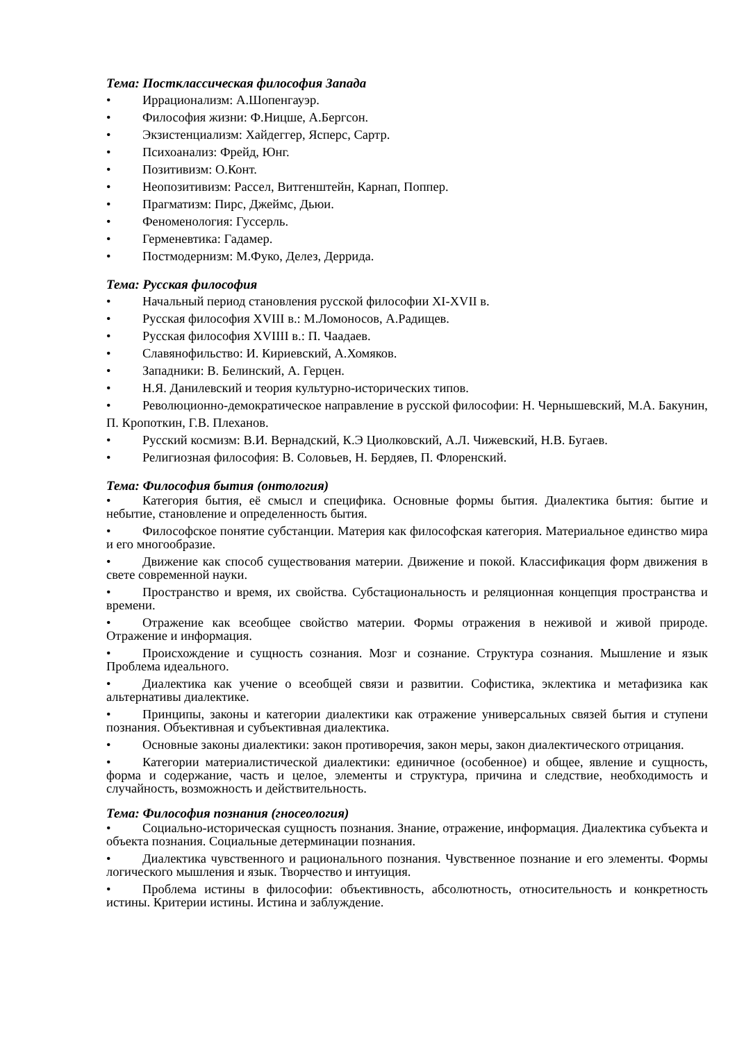Тема: Постклассическая философия Запада
• Иррационализм: А.Шопенгауэр.
• Философия жизни: Ф.Ницше, А.Бергсон.
• Экзистенциализм: Хайдеггер, Ясперс, Сартр.
• Психоанализ: Фрейд, Юнг.
• Позитивизм: О.Конт.
• Неопозитивизм: Рассел, Витгенштейн, Карнап, Поппер.
• Прагматизм: Пирс, Джеймс, Дьюи.
• Феноменология: Гуссерль.
• Герменевтика: Гадамер.
• Постмодернизм: М.Фуко, Делез, Деррида.
Тема: Русская философия
• Начальный период становления русской философии XI-XVII в.
• Русская философия XVIII в.: М.Ломоносов, А.Радищев.
• Русская философия XVIIII в.: П. Чаадаев.
• Славянофильство: И. Кириевский, А.Хомяков.
• Западники: В. Белинский, А. Герцен.
• Н.Я. Данилевский и теория культурно-исторических типов.
• Революционно-демократическое направление в русской философии: Н. Чернышевский, М.А. Бакунин, П. Кропоткин, Г.В. Плеханов.
• Русский космизм: В.И. Вернадский, К.Э Циолковский, А.Л. Чижевский, Н.В. Бугаев.
• Религиозная философия: В. Соловьев, Н. Бердяев, П. Флоренский.
Тема: Философия бытия (онтология)
• Категория бытия, её смысл и специфика. Основные формы бытия. Диалектика бытия: бытие и небытие, становление и определенность бытия.
• Философское понятие субстанции. Материя как философская категория. Материальное единство мира и его многообразие.
• Движение как способ существования материи. Движение и покой. Классификация форм движения в свете современной науки.
• Пространство и время, их свойства. Субстациональность и реляционная концепция пространства и времени.
• Отражение как всеобщее свойство материи. Формы отражения в неживой и живой природе. Отражение и информация.
• Происхождение и сущность сознания. Мозг и сознание. Структура сознания. Мышление и язык Проблема идеального.
• Диалектика как учение о всеобщей связи и развитии. Софистика, эклектика и метафизика как альтернативы диалектике.
• Принципы, законы и категории диалектики как отражение универсальных связей бытия и ступени познания. Объективная и субъективная диалектика.
• Основные законы диалектики: закон противоречия, закон меры, закон диалектического отрицания.
• Категории материалистической диалектики: единичное (особенное) и общее, явление и сущность, форма и содержание, часть и целое, элементы и структура, причина и следствие, необходимость и случайность, возможность и действительность.
Тема: Философия познания (гносеология)
• Социально-историческая сущность познания. Знание, отражение, информация. Диалектика субъекта и объекта познания. Социальные детерминации познания.
• Диалектика чувственного и рационального познания. Чувственное познание и его элементы. Формы логического мышления и язык. Творчество и интуиция.
• Проблема истины в философии: объективность, абсолютность, относительность и конкретность истины. Критерии истины. Истина и заблуждение.